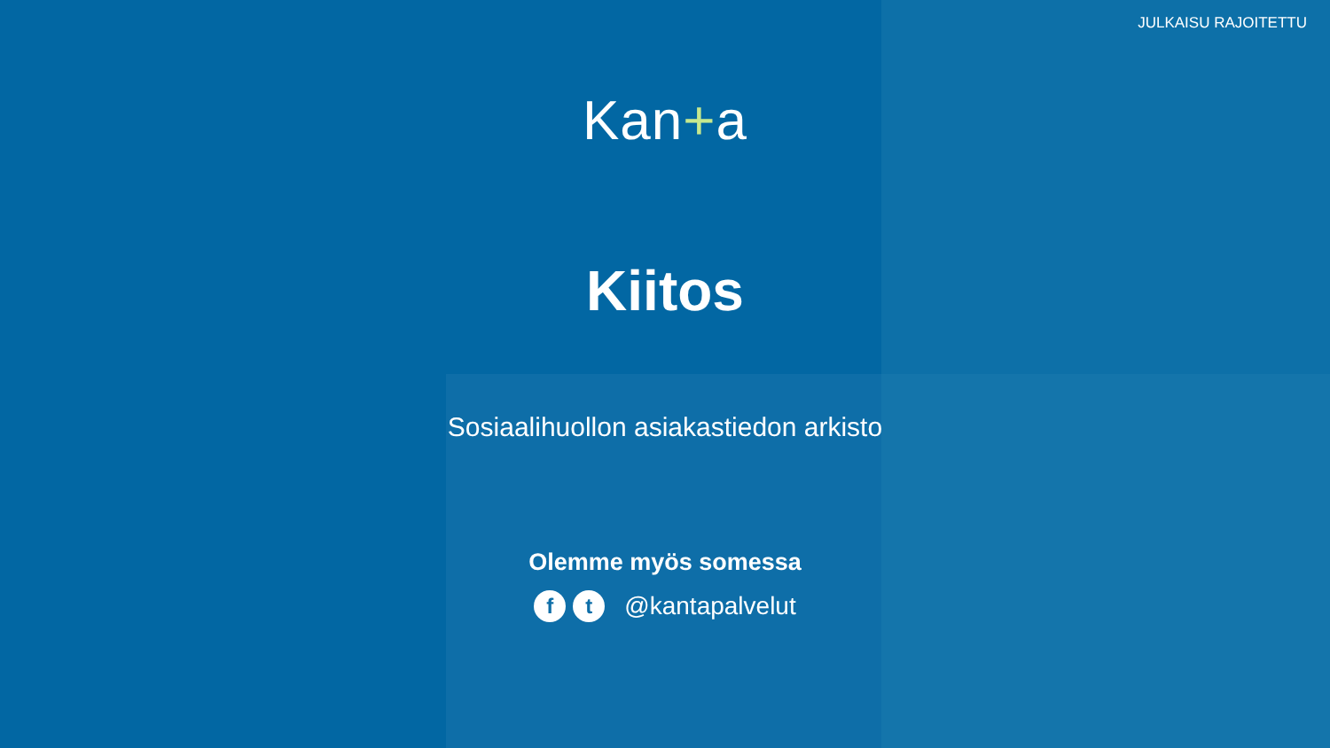JULKAISU RAJOITETTU
Kan+a
Kiitos
Sosiaalihuollon asiakastiedon arkisto
Olemme myös somessa
ft @kantapalvelut